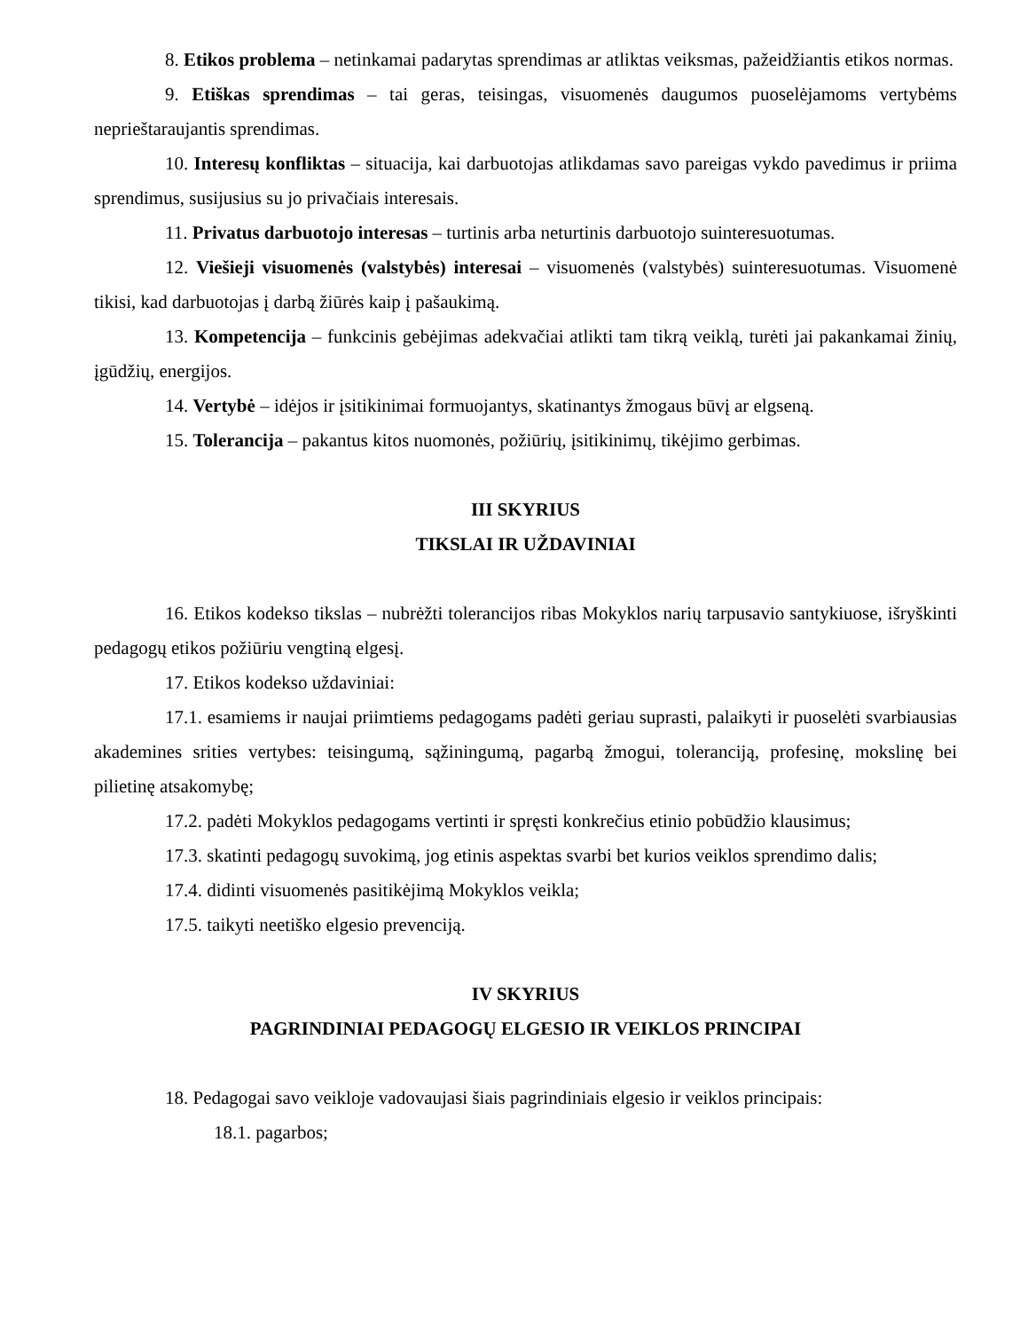8. Etikos problema – netinkamai padarytas sprendimas ar atliktas veiksmas, pažeidžiantis etikos normas.
9. Etiškas sprendimas – tai geras, teisingas, visuomenės daugumos puoselėjamoms vertybėms neprieštaraujantis sprendimas.
10. Interesų konfliktas – situacija, kai darbuotojas atlikdamas savo pareigas vykdo pavedimus ir priima sprendimus, susijusius su jo privačiais interesais.
11. Privatus darbuotojo interesas – turtinis arba neturtinis darbuotojo suinteresuotumas.
12. Viešieji visuomenės (valstybės) interesai – visuomenės (valstybės) suinteresuotumas. Visuomenė tikisi, kad darbuotojas į darbą žiūrės kaip į pašaukimą.
13. Kompetencija – funkcinis gebėjimas adekvačiai atlikti tam tikrą veiklą, turėti jai pakankamai žinių, įgūdžių, energijos.
14. Vertybė – idėjos ir įsitikinimai formuojantys, skatinantys žmogaus būvį ar elgseną.
15. Tolerancija – pakantus kitos nuomonės, požiūrių, įsitikinimų, tikėjimo gerbimas.
III SKYRIUS
TIKSLAI IR UŽDAVINIAI
16. Etikos kodekso tikslas – nubrėžti tolerancijos ribas Mokyklos narių tarpusavio santykiuose, išryškinti pedagogų etikos požiūriu vengtiną elgesį.
17. Etikos kodekso uždaviniai:
17.1. esamiems ir naujai priimtiems pedagogams padėti geriau suprasti, palaikyti ir puoselėti svarbiausias akademines srities vertybes: teisingumą, sąžiningumą, pagarbą žmogui, toleranciją, profesinę, mokslinę bei pilietinę atsakomybę;
17.2. padėti Mokyklos pedagogams vertinti ir spręsti konkrečius etinio pobūdžio klausimus;
17.3. skatinti pedagogų suvokimą, jog etinis aspektas svarbi bet kurios veiklos sprendimo dalis;
17.4. didinti visuomenės pasitikėjimą Mokyklos veikla;
17.5. taikyti neetiško elgesio prevenciją.
IV SKYRIUS
PAGRINDINIAI PEDAGOGŲ ELGESIO IR VEIKLOS PRINCIPAI
18. Pedagogai savo veikloje vadovaujasi šiais pagrindiniais elgesio ir veiklos principais:
18.1. pagarbos;